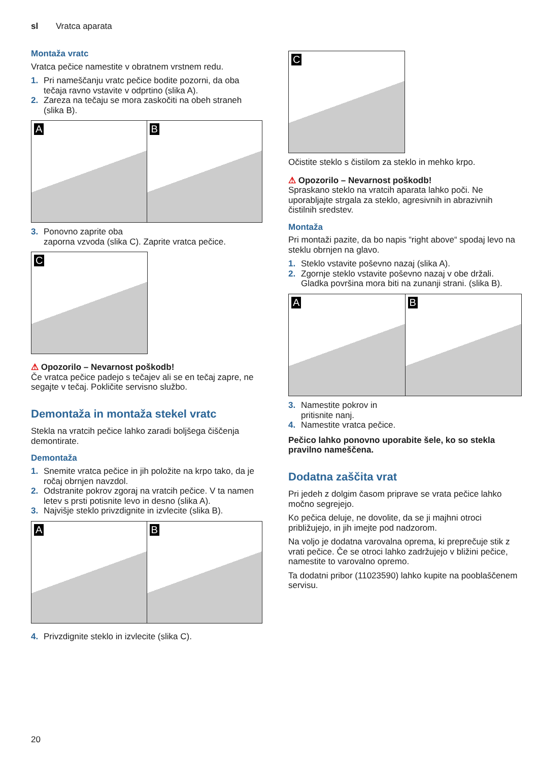sl Vratca aparata
Montaža vratc
Vratca pečice namestite v obratnem vrstnem redu.
1. Pri nameščanju vratc pečice bodite pozorni, da oba tečaja ravno vstavite v odprtino (slika A).
2. Zareza na tečaju se mora zaskočiti na obeh straneh (slika B).
A
B
3. Ponovno zaprite oba
zaporna vzvoda (slika C). Zaprite vratca pečice.
C
⚠ Opozorilo – Nevarnost poškodb!
Če vratca pečice padejo s tečajev ali se en tečaj zapre, ne segajte v tečaj. Pokličite servisno službo.
Demontaža in montaža stekel vratc
Stekla na vratcih pečice lahko zaradi boljšega čiščenja demontirate.
Demontaža
1. Snemite vratca pečice in jih položite na krpo tako, da je ročaj obrnjen navzdol.
2. Odstranite pokrov zgoraj na vratcih pečice. V ta namen letev s prsti potisnite levo in desno (slika A).
3. Najvišje steklo privzdignite in izvlecite (slika B).
A
B
4. Privzdignite steklo in izvlecite (slika C).
C
Očistite steklo s čistilom za steklo in mehko krpo.
⚠ Opozorilo – Nevarnost poškodb!
Spraskano steklo na vratcih aparata lahko poči. Ne uporabljajte strgala za steklo, agresivnih in abrazivnih čistilnih sredstev.
Montaža
Pri montaži pazite, da bo napis “right above“ spodaj levo na steklu obrnjen na glavo.
1. Steklo vstavite poševno nazaj (slika A).
2. Zgornje steklo vstavite poševno nazaj v obe držali. Gladka površina mora biti na zunanji strani. (slika B).
A
B
3. Namestite pokrov in
pritisnite nanj.
4. Namestite vratca pečice.
Pečico lahko ponovno uporabite šele, ko so stekla pravilno nameščena.
Dodatna zaščita vrat
Pri jedeh z dolgim časom priprave se vrata pečice lahko močno segrejejo.
Ko pečica deluje, ne dovolite, da se ji majhni otroci približujejo, in jih imejte pod nadzorom.
Na voljo je dodatna varovalna oprema, ki preprečuje stik z vrati pečice. Če se otroci lahko zadržujejo v bližini pečice, namestite to varovalno opremo.
Ta dodatni pribor (11023590) lahko kupite na pooblaščenem servisu.
20